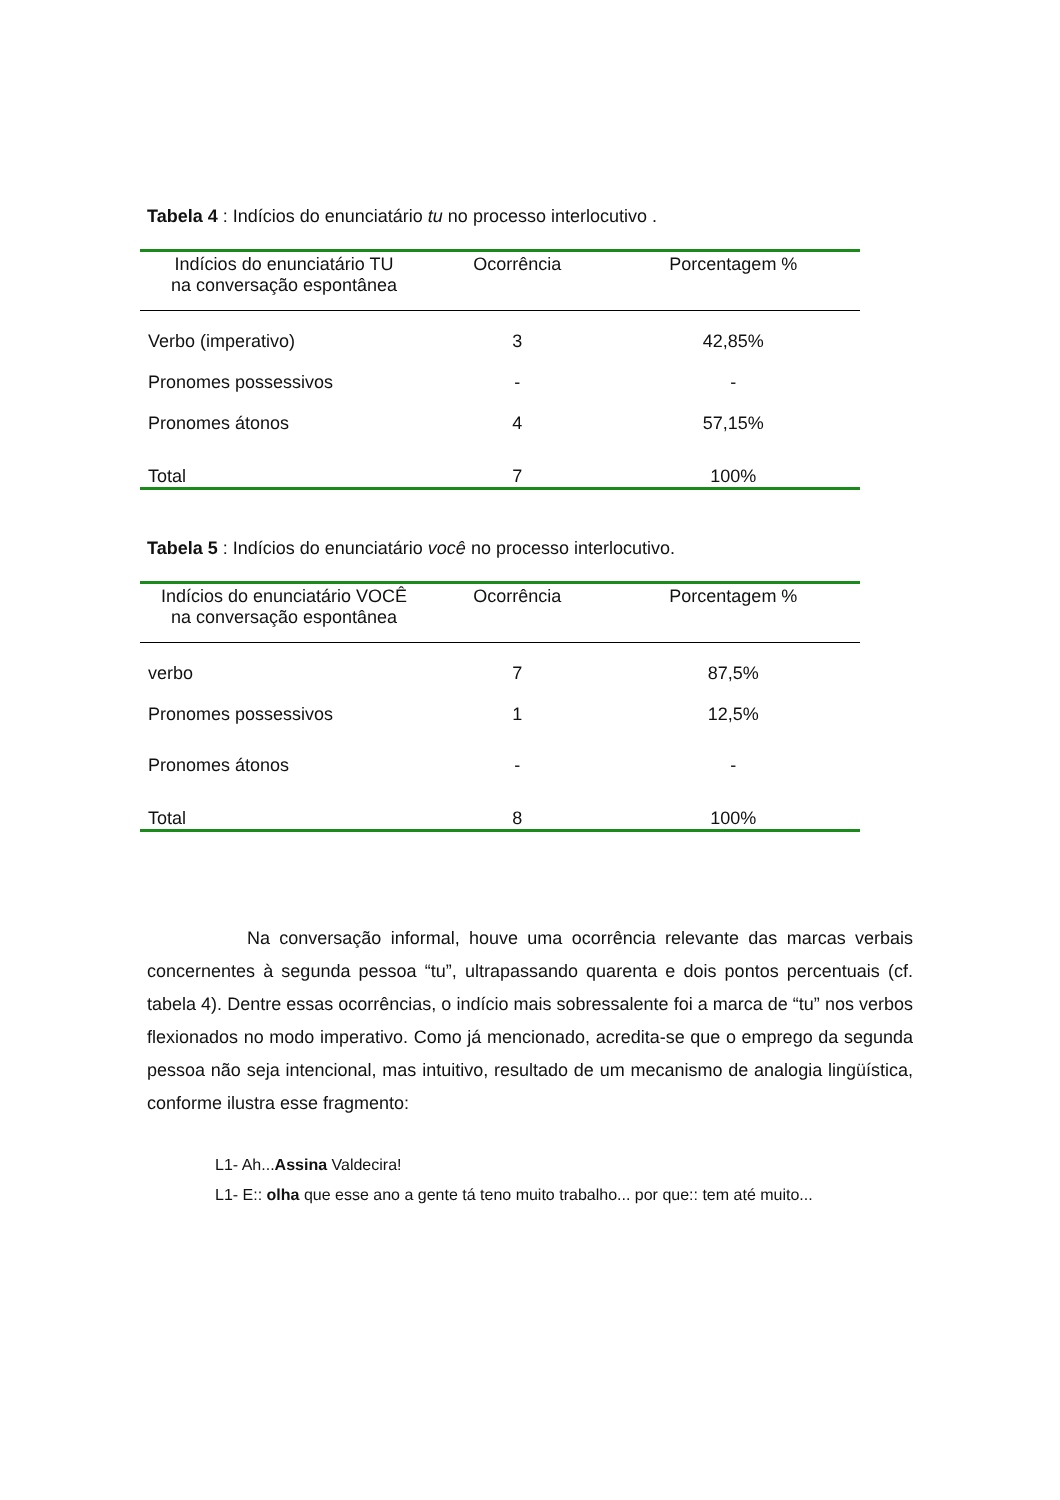Tabela 4 : Indícios do enunciatário tu no processo interlocutivo .
| Indícios do enunciatário TU na conversação espontânea | Ocorrência | Porcentagem % |
| --- | --- | --- |
| Verbo (imperativo) | 3 | 42,85% |
| Pronomes possessivos | - | - |
| Pronomes átonos | 4 | 57,15% |
| Total | 7 | 100% |
Tabela 5 : Indícios do enunciatário você no processo interlocutivo.
| Indícios do enunciatário VOCÊ na conversação espontânea | Ocorrência | Porcentagem % |
| --- | --- | --- |
| verbo | 7 | 87,5% |
| Pronomes possessivos | 1 | 12,5% |
| Pronomes átonos | - | - |
| Total | 8 | 100% |
Na conversação informal, houve uma ocorrência relevante das marcas verbais concernentes à segunda pessoa “tu”, ultrapassando quarenta e dois pontos percentuais (cf. tabela 4). Dentre essas ocorrências, o indício mais sobressalente foi a marca de “tu” nos verbos flexionados no modo imperativo. Como já mencionado, acredita-se que o emprego da segunda pessoa não seja intencional, mas intuitivo, resultado de um mecanismo de analogia lingüística, conforme ilustra esse fragmento:
L1- Ah...Assina Valdecira!
L1- E:: olha que esse ano a gente tá teno muito trabalho... por que:: tem até muito...